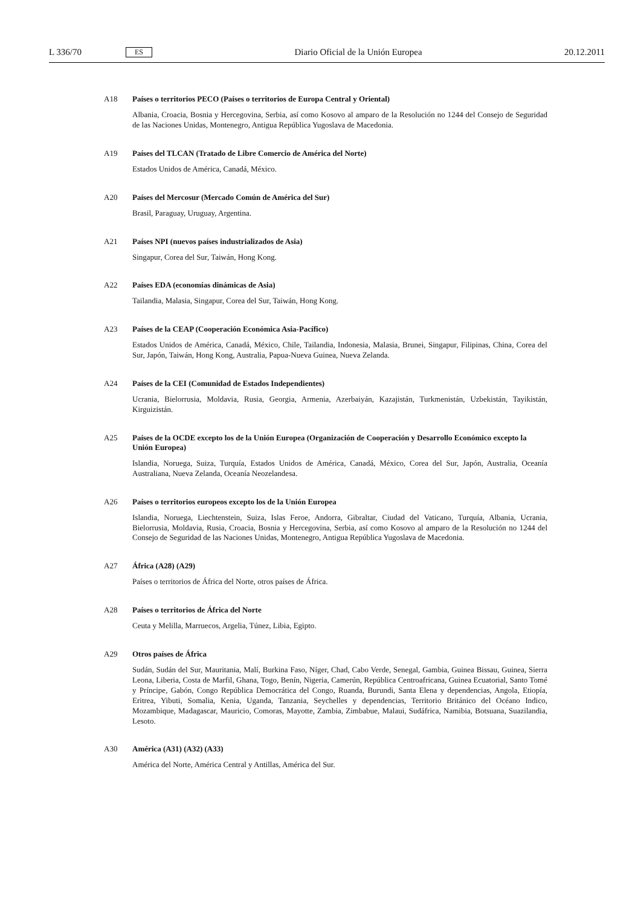L 336/70 ES Diario Oficial de la Unión Europea 20.12.2011
A18 Países o territorios PECO (Países o territorios de Europa Central y Oriental)
Albania, Croacia, Bosnia y Hercegovina, Serbia, así como Kosovo al amparo de la Resolución no 1244 del Consejo de Seguridad de las Naciones Unidas, Montenegro, Antigua República Yugoslava de Macedonia.
A19 Países del TLCAN (Tratado de Libre Comercio de América del Norte)
Estados Unidos de América, Canadá, México.
A20 Países del Mercosur (Mercado Común de América del Sur)
Brasil, Paraguay, Uruguay, Argentina.
A21 Países NPI (nuevos países industrializados de Asia)
Singapur, Corea del Sur, Taiwán, Hong Kong.
A22 Países EDA (economías dinámicas de Asia)
Tailandia, Malasia, Singapur, Corea del Sur, Taiwán, Hong Kong.
A23 Países de la CEAP (Cooperación Económica Asia-Pacífico)
Estados Unidos de América, Canadá, México, Chile, Tailandia, Indonesia, Malasia, Brunei, Singapur, Filipinas, China, Corea del Sur, Japón, Taiwán, Hong Kong, Australia, Papua-Nueva Guinea, Nueva Zelanda.
A24 Países de la CEI (Comunidad de Estados Independientes)
Ucrania, Bielorrusia, Moldavia, Rusia, Georgia, Armenia, Azerbaiyán, Kazajistán, Turkmenistán, Uzbekistán, Tayikistán, Kirguizistán.
A25 Países de la OCDE excepto los de la Unión Europea (Organización de Cooperación y Desarrollo Económico excepto la Unión Europea)
Islandia, Noruega, Suiza, Turquía, Estados Unidos de América, Canadá, México, Corea del Sur, Japón, Australia, Oceanía Australiana, Nueva Zelanda, Oceanía Neozelandesa.
A26 Países o territorios europeos excepto los de la Unión Europea
Islandia, Noruega, Liechtenstein, Suiza, Islas Feroe, Andorra, Gibraltar, Ciudad del Vaticano, Turquía, Albania, Ucrania, Bielorrusia, Moldavia, Rusia, Croacia, Bosnia y Hercegovina, Serbia, así como Kosovo al amparo de la Resolución no 1244 del Consejo de Seguridad de las Naciones Unidas, Montenegro, Antigua República Yugoslava de Macedonia.
A27 África (A28) (A29)
Países o territorios de África del Norte, otros países de África.
A28 Países o territorios de África del Norte
Ceuta y Melilla, Marruecos, Argelia, Túnez, Libia, Egipto.
A29 Otros países de África
Sudán, Sudán del Sur, Mauritania, Malí, Burkina Faso, Níger, Chad, Cabo Verde, Senegal, Gambia, Guinea Bissau, Guinea, Sierra Leona, Liberia, Costa de Marfil, Ghana, Togo, Benín, Nigeria, Camerún, República Centroafricana, Guinea Ecuatorial, Santo Tomé y Príncipe, Gabón, Congo República Democrática del Congo, Ruanda, Burundi, Santa Elena y dependencias, Angola, Etiopía, Eritrea, Yibuti, Somalia, Kenia, Uganda, Tanzania, Seychelles y dependencias, Territorio Británico del Océano Indico, Mozambique, Madagascar, Mauricio, Comoras, Mayotte, Zambia, Zimbabue, Malaui, Sudáfrica, Namibia, Botsuana, Suazilandia, Lesoto.
A30 América (A31) (A32) (A33)
América del Norte, América Central y Antillas, América del Sur.